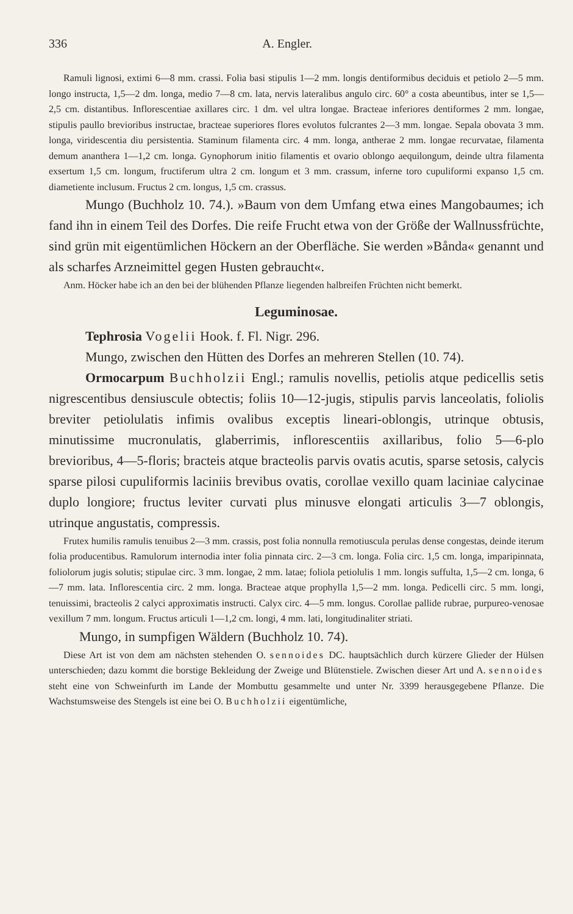336 A. Engler.
Ramuli lignosi, extimi 6—8 mm. crassi. Folia basi stipulis 1—2 mm. longis dentiformibus deciduis et petiolo 2—5 mm. longo instructa, 1,5—2 dm. longa, medio 7—8 cm. lata, nervis lateralibus angulo circ. 60° a costa abeuntibus, inter se 1,5—2,5 cm. distantibus. Inflorescentiae axillares circ. 1 dm. vel ultra longae. Bracteae inferiores dentiformes 2 mm. longae, stipulis paullo brevioribus instructae, bracteae superiores flores evolutos fulcrantes 2—3 mm. longae. Sepala obovata 3 mm. longa, viridescentia diu persistentia. Staminum filamenta circ. 4 mm. longa, antherae 2 mm. longae recurvatae, filamenta demum ananthera 1—1,2 cm. longa. Gynophorum initio filamentis et ovario oblongo aequilongum, deinde ultra filamenta exsertum 1,5 cm. longum, fructiferum ultra 2 cm. longum et 3 mm. crassum, inferne toro cupuliformi expanso 1,5 cm. diametiente inclusum. Fructus 2 cm. longus, 1,5 cm. crassus.
Mungo (Buchholz 10. 74.). »Baum von dem Umfang etwa eines Mangobaumes; ich fand ihn in einem Teil des Dorfes. Die reife Frucht etwa von der Größe der Wallnussfrüchte, sind grün mit eigentümlichen Höckern an der Oberfläche. Sie werden »Bånda« genannt und als scharfes Arzneimittel gegen Husten gebraucht«.
Anm. Höcker habe ich an den bei der blühenden Pflanze liegenden halbreifen Früchten nicht bemerkt.
Leguminosae.
Tephrosia Vogelii Hook. f. Fl. Nigr. 296.
Mungo, zwischen den Hütten des Dorfes an mehreren Stellen (10. 74).
Ormocarpum Buchholzii Engl.; ramulis novellis, petiolis atque pedicellis setis nigrescentibus densiuscule obtectis; foliis 10—12-jugis, stipulis parvis lanceolatis, foliolis breviter petiolulatis infimis ovalibus exceptis lineari-oblongis, utrinque obtusis, minutissime mucronulatis, glaberrimis, inflorescentiis axillaribus, folio 5—6-plo brevioribus, 4—5-floris; bracteis atque bracteolis parvis ovatis acutis, sparse setosis, calycis sparse pilosi cupuliformis laciniis brevibus ovatis, corollae vexillo quam laciniae calycinae duplo longiore; fructus leviter curvati plus minusve elongati articulis 3—7 oblongis, utrinque angustatis, compressis.
Frutex humilis ramulis tenuibus 2—3 mm. crassis, post folia nonnulla remotiuscula perulas dense congestas, deinde iterum folia producentibus. Ramulorum internodia inter folia pinnata circ. 2—3 cm. longa. Folia circ. 1,5 cm. longa, imparipinnata, foliolorum jugis solutis; stipulae circ. 3 mm. longae, 2 mm. latae; foliola petiolulis 1 mm. longis suffulta, 1,5—2 cm. longa, 6—7 mm. lata. Inflorescentia circ. 2 mm. longa. Bracteae atque prophylla 1,5—2 mm. longa. Pedicelli circ. 5 mm. longi, tenuissimi, bracteolis 2 calyci approximatis instructi. Calyx circ. 4—5 mm. longus. Corollae pallide rubrae, purpureo-venosae vexillum 7 mm. longum. Fructus articuli 1—1,2 cm. longi, 4 mm. lati, longitudinaliter striati.
Mungo, in sumpfigen Wäldern (Buchholz 10. 74).
Diese Art ist von dem am nächsten stehenden O. sennoides DC. hauptsächlich durch kürzere Glieder der Hülsen unterschieden; dazu kommt die borstige Bekleidung der Zweige und Blütenstiele. Zwischen dieser Art und A. sennoides steht eine von Schweinfurth im Lande der Mombuttu gesammelte und unter Nr. 3399 herausgegebene Pflanze. Die Wachstumsweise des Stengels ist eine bei O. Buchholzii eigentümliche,